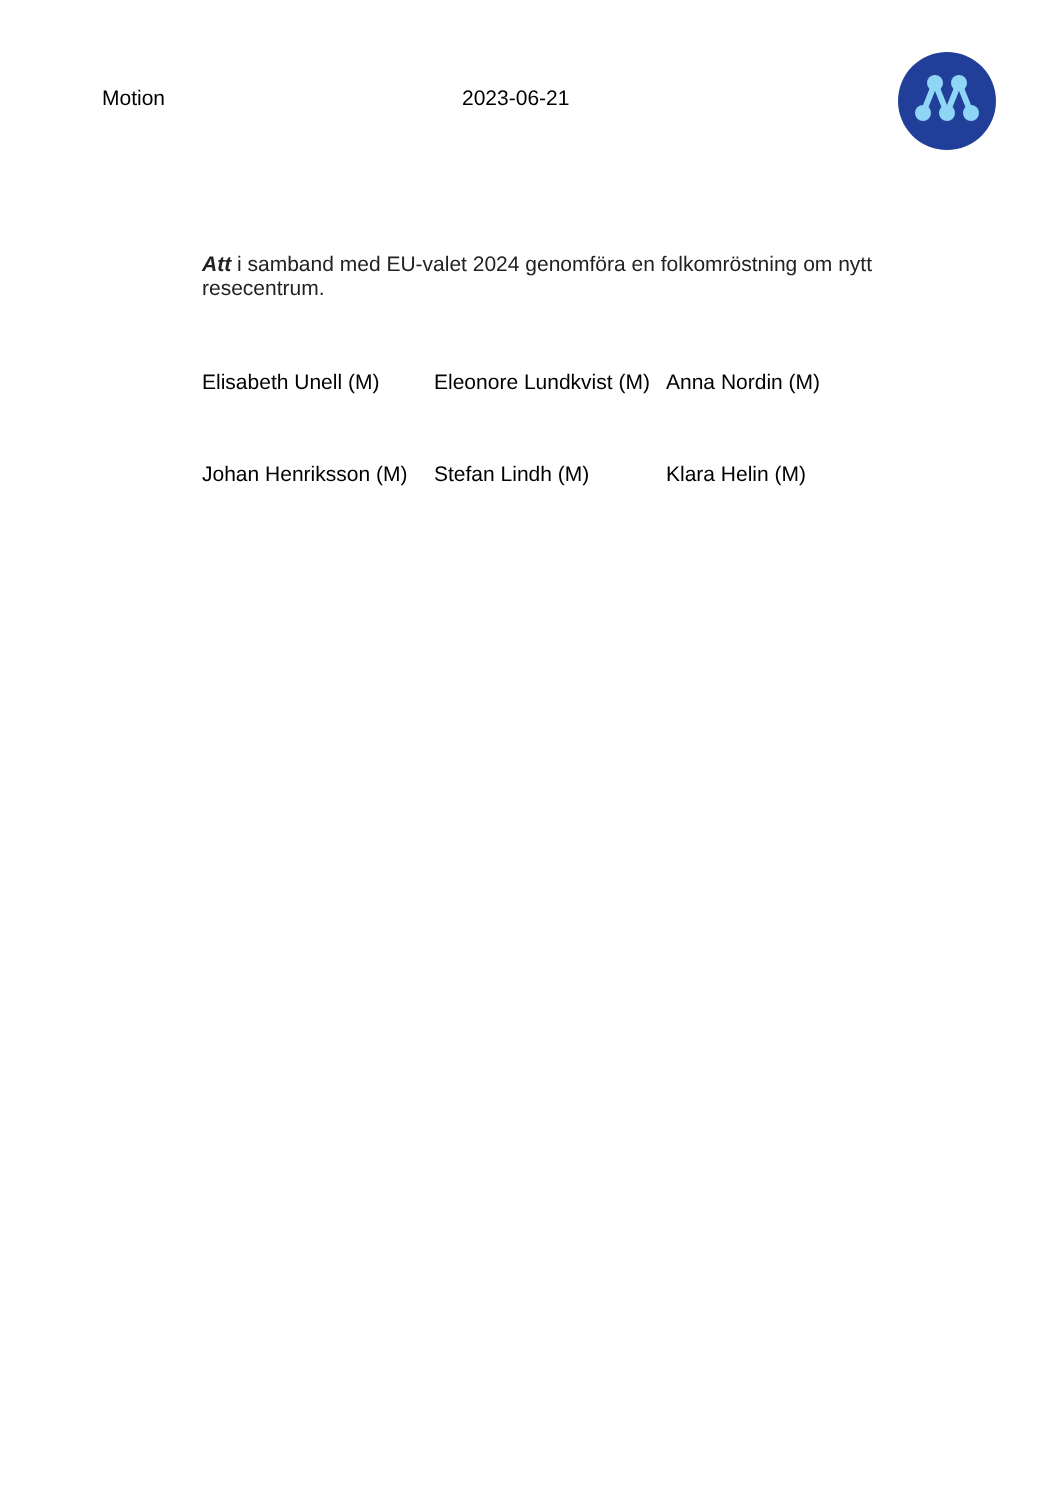Motion 2023-06-21
Att i samband med EU-valet 2024 genomföra en folkomröstning om nytt resecentrum.
| Elisabeth Unell (M) | Eleonore Lundkvist (M) | Anna Nordin (M) |
| Johan Henriksson (M) | Stefan Lindh (M) | Klara Helin (M) |